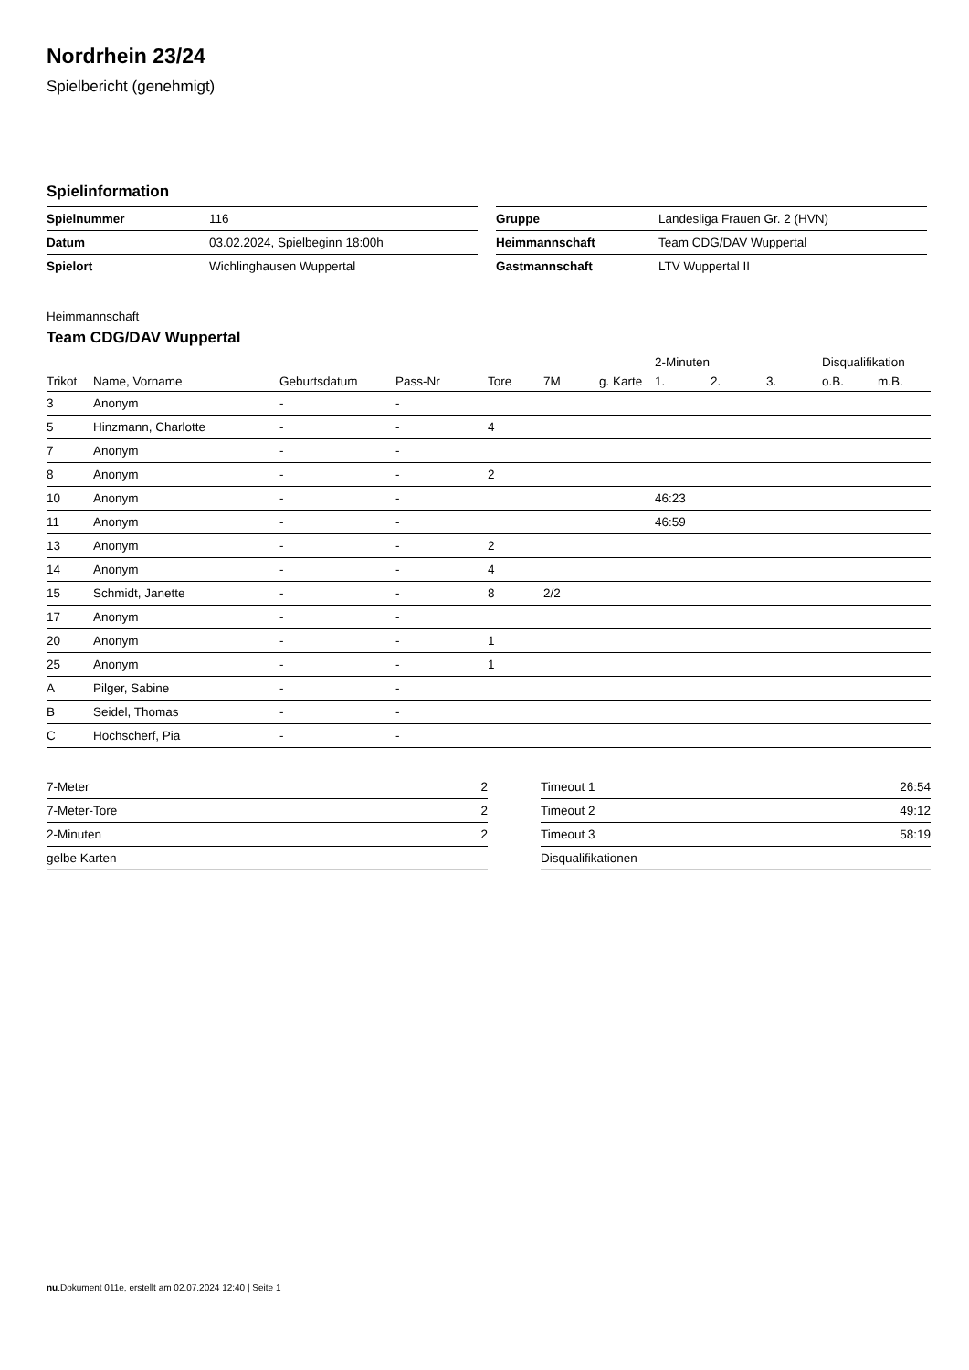Nordrhein 23/24
Spielbericht (genehmigt)
Spielinformation
| Spielnummer | 116 |
| Datum | 03.02.2024, Spielbeginn 18:00h |
| Spielort | Wichlinghausen Wuppertal |
| Gruppe | Landesliga Frauen Gr. 2 (HVN) |
| Heimmannschaft | Team CDG/DAV Wuppertal |
| Gastmannschaft | LTV Wuppertal II |
Heimmannschaft
Team CDG/DAV Wuppertal
| | | | | | | | 2-Minuten | | | Disqualifikation | |
| --- | --- | --- | --- | --- | --- | --- | --- | --- | --- | --- | --- |
| Trikot | Name, Vorname | Geburtsdatum | Pass-Nr | Tore | 7M | g. Karte | 1. | 2. | 3. | o.B. | m.B. |
| 3 | Anonym | - | - | | | | | | | | |
| 5 | Hinzmann, Charlotte | - | - | 4 | | | | | | | |
| 7 | Anonym | - | - | | | | | | | | |
| 8 | Anonym | - | - | 2 | | | | | | | |
| 10 | Anonym | - | - | | | | 46:23 | | | | |
| 11 | Anonym | - | - | | | | 46:59 | | | | |
| 13 | Anonym | - | - | 2 | | | | | | | |
| 14 | Anonym | - | - | 4 | | | | | | | |
| 15 | Schmidt, Janette | - | - | 8 | 2/2 | | | | | | |
| 17 | Anonym | - | - | | | | | | | | |
| 20 | Anonym | - | - | 1 | | | | | | | |
| 25 | Anonym | - | - | 1 | | | | | | | |
| A | Pilger, Sabine | - | - | | | | | | | | |
| B | Seidel, Thomas | - | - | | | | | | | | |
| C | Hochscherf, Pia | - | - | | | | | | | | |
| 7-Meter | 2 |
| 7-Meter-Tore | 2 |
| 2-Minuten | 2 |
| gelbe Karten | |
| Timeout 1 | 26:54 |
| Timeout 2 | 49:12 |
| Timeout 3 | 58:19 |
| Disqualifikationen | |
nu.Dokument 011e, erstellt am 02.07.2024 12:40 | Seite 1